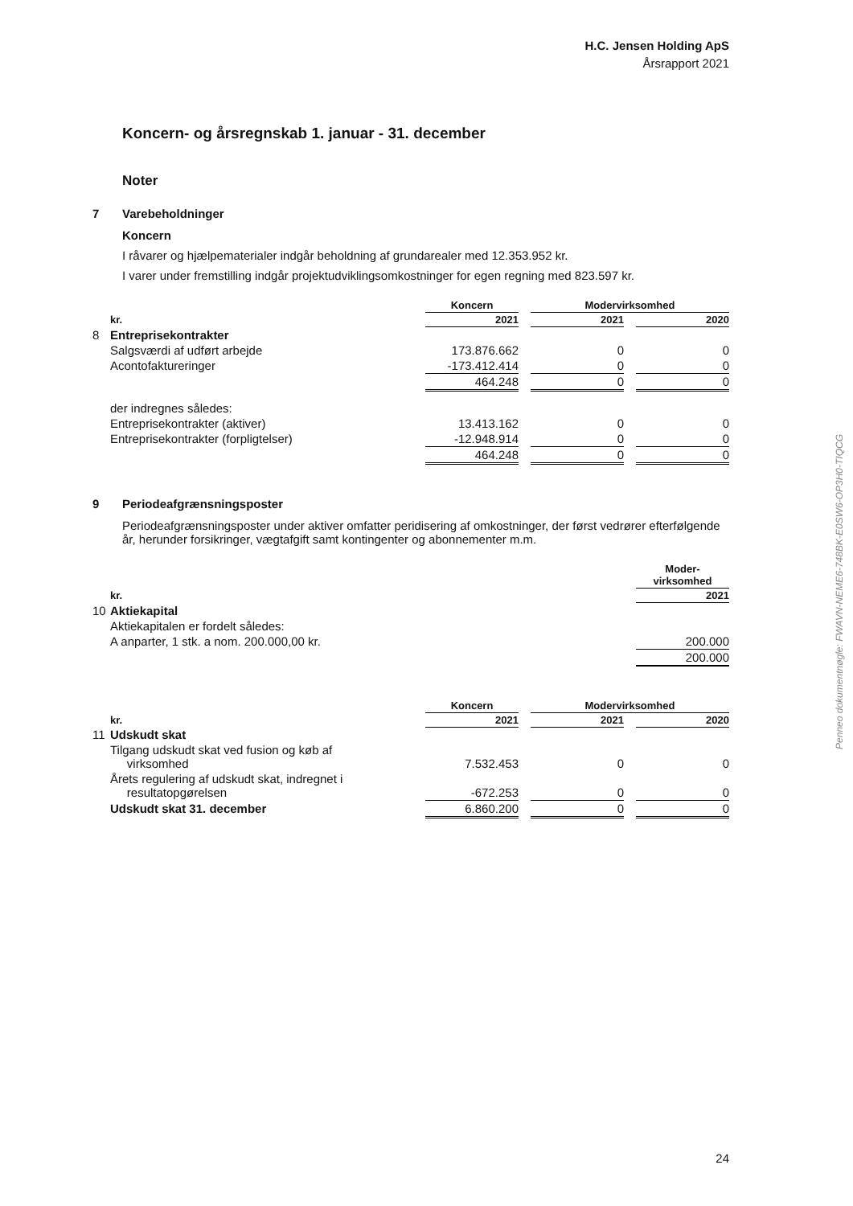H.C. Jensen Holding ApS
Årsrapport 2021
Koncern- og årsregnskab 1. januar - 31. december
Noter
7 Varebeholdninger
Koncern
I råvarer og hjælpematerialer indgår beholdning af grundarealer med 12.353.952 kr.
I varer under fremstilling indgår projektudviklingsomkostninger for egen regning med 823.597 kr.
| | | Koncern | | Modervirksomhed | | |
| --- | --- | --- | --- | --- | --- | --- |
| | kr. | 2021 | | 2021 | | 2020 |
| 8 | Entreprisekontrakter | | | | | |
| | Salgsværdi af udført arbejde | 173.876.662 | | 0 | | 0 |
| | Acontofaktureringer | -173.412.414 | | 0 | | 0 |
| | | 464.248 | | 0 | | 0 |
| | der indregnes således: | | | | | |
| | Entreprisekontrakter (aktiver) | 13.413.162 | | 0 | | 0 |
| | Entreprisekontrakter (forpligtelser) | -12.948.914 | | 0 | | 0 |
| | | 464.248 | | 0 | | 0 |
9 Periodeafgrænsningsposter
Periodeafgrænsningsposter under aktiver omfatter peridisering af omkostninger, der først vedrører efterfølgende år, herunder forsikringer, vægtafgift samt kontingenter og abonnementer m.m.
| | | Moder- virksomhed |
| --- | --- | --- |
| | kr. | 2021 |
| 10 | Aktiekapital | |
| | Aktiekapitalen er fordelt således: | |
| | A anparter, 1 stk. a nom. 200.000,00 kr. | 200.000 |
| | | 200.000 |
| | | Koncern | | Modervirksomhed | | |
| --- | --- | --- | --- | --- | --- | --- |
| | kr. | 2021 | | 2021 | | 2020 |
| 11 | Udskudt skat | | | | | |
| | Tilgang udskudt skat ved fusion og køb af virksomhed | 7.532.453 | | 0 | | 0 |
| | Årets regulering af udskudt skat, indregnet i resultatopgørelsen | -672.253 | | 0 | | 0 |
| | Udskudt skat 31. december | 6.860.200 | | 0 | | 0 |
Penneo dokumentnøgle: FWAVN-NEME6-748BK-E0SW6-OP3H0-TIQCG
24